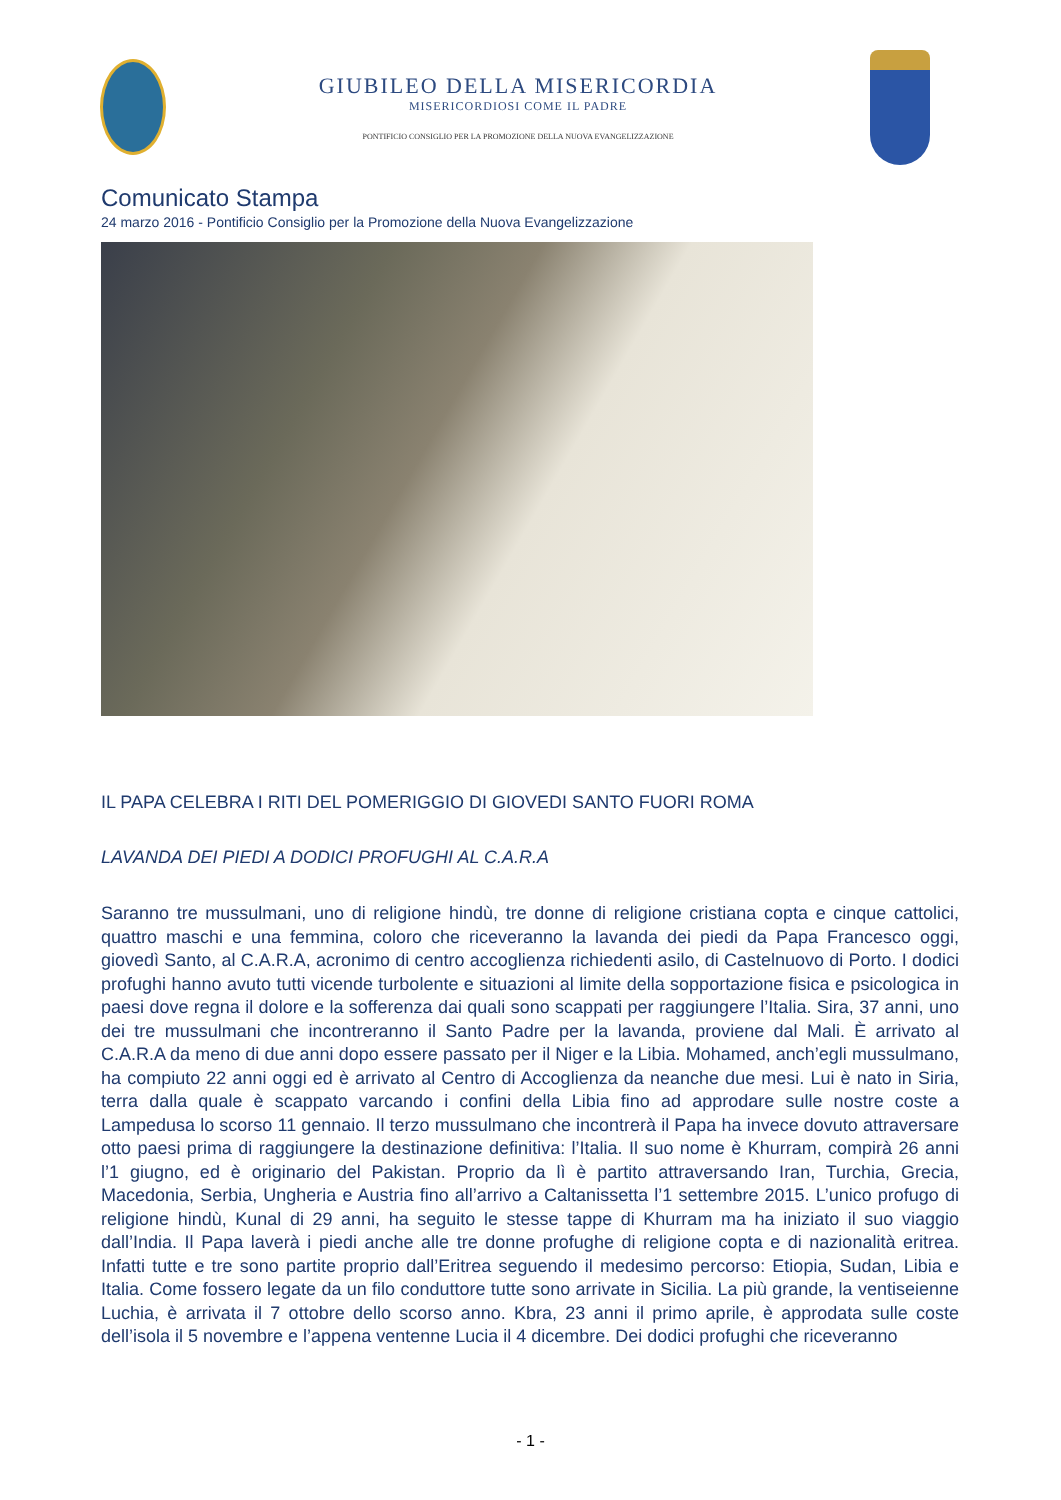GIUBILEO DELLA MISERICORDIA
MISERICORDIOSI COME IL PADRE
PONTIFICIO CONSIGLIO PER LA PROMOZIONE DELLA NUOVA EVANGELIZZAZIONE
Comunicato Stampa
24 marzo 2016 - Pontificio Consiglio per la Promozione della Nuova Evangelizzazione
IL PAPA CELEBRA I RITI DEL POMERIGGIO DI GIOVEDI SANTO FUORI ROMA
LAVANDA DEI PIEDI A DODICI PROFUGHI AL C.A.R.A
Saranno tre mussulmani, uno di religione hindù, tre donne di religione cristiana copta e cinque cattolici, quattro maschi e una femmina, coloro che riceveranno la lavanda dei piedi da Papa Francesco oggi, giovedì Santo, al C.A.R.A, acronimo di centro accoglienza richiedenti asilo, di Castelnuovo di Porto. I dodici profughi hanno avuto tutti vicende turbolente e situazioni al limite della sopportazione fisica e psicologica in paesi dove regna il dolore e la sofferenza dai quali sono scappati per raggiungere l’Italia. Sira, 37 anni, uno dei tre mussulmani che incontreranno il Santo Padre per la lavanda, proviene dal Mali. È arrivato al C.A.R.A da meno di due anni dopo essere passato per il Niger e la Libia. Mohamed, anch’egli mussulmano, ha compiuto 22 anni oggi ed è arrivato al Centro di Accoglienza da neanche due mesi. Lui è nato in Siria, terra dalla quale è scappato varcando i confini della Libia fino ad approdare sulle nostre coste a Lampedusa lo scorso 11 gennaio. Il terzo mussulmano che incontrerà il Papa ha invece dovuto attraversare otto paesi prima di raggiungere la destinazione definitiva: l’Italia. Il suo nome è Khurram, compirà 26 anni l’1 giugno, ed è originario del Pakistan. Proprio da lì è partito attraversando Iran, Turchia, Grecia, Macedonia, Serbia, Ungheria e Austria fino all’arrivo a Caltanissetta l’1 settembre 2015. L’unico profugo di religione hindù, Kunal di 29 anni, ha seguito le stesse tappe di Khurram ma ha iniziato il suo viaggio dall’India. Il Papa laverà i piedi anche alle tre donne profughe di religione copta e di nazionalità eritrea. Infatti tutte e tre sono partite proprio dall’Eritrea seguendo il medesimo percorso: Etiopia, Sudan, Libia e Italia. Come fossero legate da un filo conduttore tutte sono arrivate in Sicilia. La più grande, la ventiseienne Luchia, è arrivata il 7 ottobre dello scorso anno. Kbra, 23 anni il primo aprile, è approdata sulle coste dell’isola il 5 novembre e l’appena ventenne Lucia il 4 dicembre. Dei dodici profughi che riceveranno
- 1 -